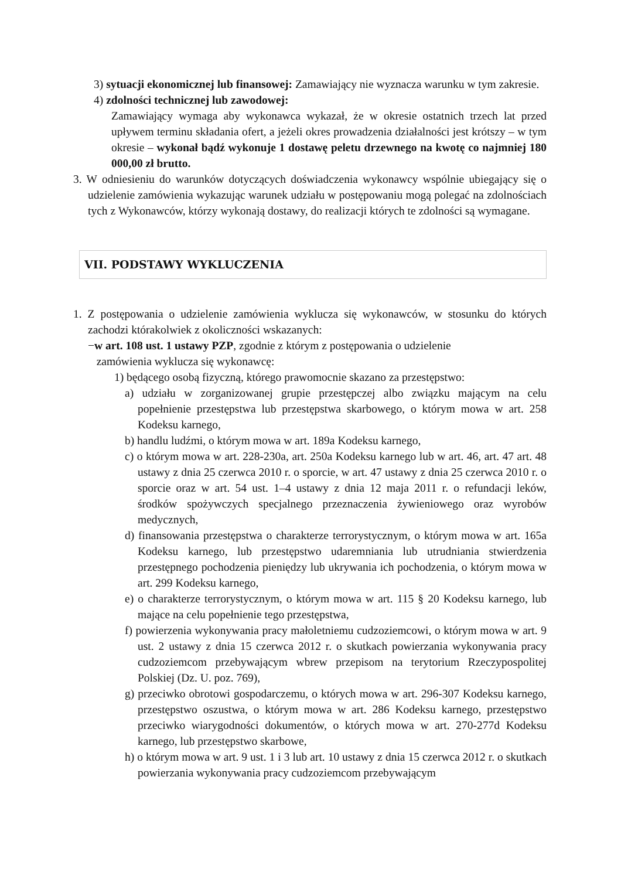3) sytuacji ekonomicznej lub finansowej: Zamawiający nie wyznacza warunku w tym zakresie.
4) zdolności technicznej lub zawodowej:
Zamawiający wymaga aby wykonawca wykazał, że w okresie ostatnich trzech lat przed upływem terminu składania ofert, a jeżeli okres prowadzenia działalności jest krótszy – w tym okresie – wykonał bądź wykonuje 1 dostawę peletu drzewnego na kwotę co najmniej 180 000,00 zł brutto.
3. W odniesieniu do warunków dotyczących doświadczenia wykonawcy wspólnie ubiegający się o udzielenie zamówienia wykazując warunek udziału w postępowaniu mogą polegać na zdolnościach tych z Wykonawców, którzy wykonają dostawy, do realizacji których te zdolności są wymagane.
VII. PODSTAWY WYKLUCZENIA
1. Z postępowania o udzielenie zamówienia wyklucza się wykonawców, w stosunku do których zachodzi którakolwiek z okoliczności wskazanych:
−w art. 108 ust. 1 ustawy PZP, zgodnie z którym z postępowania o udzielenie
zamówienia wyklucza się wykonawcę:
1) będącego osobą fizyczną, którego prawomocnie skazano za przestępstwo:
a) udziału w zorganizowanej grupie przestępczej albo związku mającym na celu popełnienie przestępstwa lub przestępstwa skarbowego, o którym mowa w art. 258 Kodeksu karnego,
b) handlu ludźmi, o którym mowa w art. 189a Kodeksu karnego,
c) o którym mowa w art. 228-230a, art. 250a Kodeksu karnego lub w art. 46, art. 47 art. 48 ustawy z dnia 25 czerwca 2010 r. o sporcie, w art. 47 ustawy z dnia 25 czerwca 2010 r. o sporcie oraz w art. 54 ust. 1–4 ustawy z dnia 12 maja 2011 r. o refundacji leków, środków spożywczych specjalnego przeznaczenia żywieniowego oraz wyrobów medycznych,
d) finansowania przestępstwa o charakterze terrorystycznym, o którym mowa w art. 165a Kodeksu karnego, lub przestępstwo udaremniania lub utrudniania stwierdzenia przestępnego pochodzenia pieniędzy lub ukrywania ich pochodzenia, o którym mowa w art. 299 Kodeksu karnego,
e) o charakterze terrorystycznym, o którym mowa w art. 115 § 20 Kodeksu karnego, lub mające na celu popełnienie tego przestępstwa,
f) powierzenia wykonywania pracy małoletniemu cudzoziemcowi, o którym mowa w art. 9 ust. 2 ustawy z dnia 15 czerwca 2012 r. o skutkach powierzania wykonywania pracy cudzoziemcom przebywającym wbrew przepisom na terytorium Rzeczypospolitej Polskiej (Dz. U. poz. 769),
g) przeciwko obrotowi gospodarczemu, o których mowa w art. 296-307 Kodeksu karnego, przestępstwo oszustwa, o którym mowa w art. 286 Kodeksu karnego, przestępstwo przeciwko wiarygodności dokumentów, o których mowa w art. 270-277d Kodeksu karnego, lub przestępstwo skarbowe,
h) o którym mowa w art. 9 ust. 1 i 3 lub art. 10 ustawy z dnia 15 czerwca 2012 r. o skutkach powierzania wykonywania pracy cudzoziemcom przebywającym